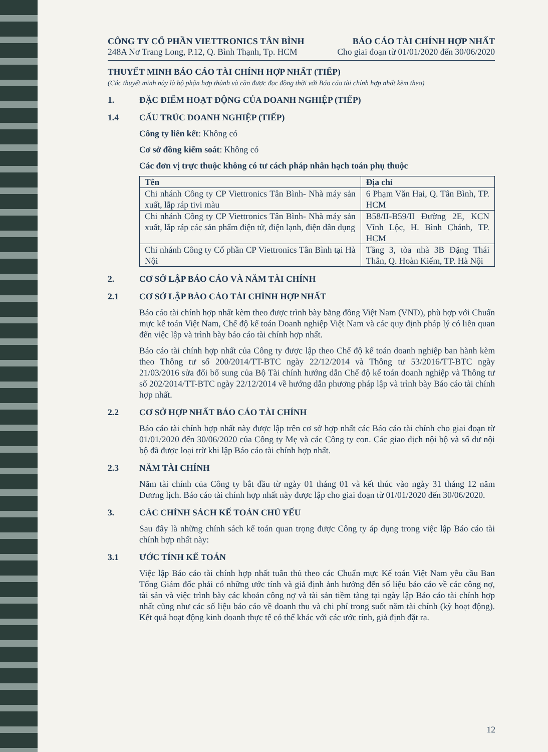CÔNG TY CỔ PHẦN VIETTRONICS TÂN BÌNH
248A Nơ Trang Long, P.12, Q. Bình Thạnh, Tp. HCM
BÁO CÁO TÀI CHÍNH HỢP NHẤT
Cho giai đoạn từ 01/01/2020 đến 30/06/2020
THUYẾT MINH BÁO CÁO TÀI CHÍNH HỢP NHẤT (TIẾP)
(Các thuyết minh này là bộ phận hợp thành và cần được đọc đồng thời với Báo cáo tài chính hợp nhất kèm theo)
1. ĐẶC ĐIỂM HOẠT ĐỘNG CỦA DOANH NGHIỆP (TIẾP)
1.4 CẤU TRÚC DOANH NGHIỆP (TIẾP)
Công ty liên kết: Không có
Cơ sở đồng kiểm soát: Không có
Các đơn vị trực thuộc không có tư cách pháp nhân hạch toán phụ thuộc
| Tên | Địa chỉ |
| --- | --- |
| Chi nhánh Công ty CP Viettronics Tân Bình- Nhà máy sản xuất, lắp ráp tivi màu | 6 Phạm Văn Hai, Q. Tân Bình, TP. HCM |
| Chi nhánh Công ty CP Viettronics Tân Bình- Nhà máy sản xuất, lắp ráp các sản phẩm điện tử, điện lạnh, điện dân dụng | B58/II-B59/II Đường 2E, KCN Vĩnh Lộc, H. Bình Chánh, TP. HCM |
| Chi nhánh Công ty Cổ phần CP Viettronics Tân Bình tại Hà Nội | Tầng 3, tòa nhà 3B Đặng Thái Thân, Q. Hoàn Kiếm, TP. Hà Nội |
2. CƠ SỞ LẬP BÁO CÁO VÀ NĂM TÀI CHÍNH
2.1 CƠ SỞ LẬP BÁO CÁO TÀI CHÍNH HỢP NHẤT
Báo cáo tài chính hợp nhất kèm theo được trình bày bằng đồng Việt Nam (VND), phù hợp với Chuẩn mực kế toán Việt Nam, Chế độ kế toán Doanh nghiệp Việt Nam và các quy định pháp lý có liên quan đến việc lập và trình bày báo cáo tài chính hợp nhất.
Báo cáo tài chính hợp nhất của Công ty được lập theo Chế độ kế toán doanh nghiệp ban hành kèm theo Thông tư số 200/2014/TT-BTC ngày 22/12/2014 và Thông tư 53/2016/TT-BTC ngày 21/03/2016 sửa đổi bổ sung của Bộ Tài chính hướng dẫn Chế độ kế toán doanh nghiệp và Thông tư số 202/2014/TT-BTC ngày 22/12/2014 về hướng dẫn phương pháp lập và trình bày Báo cáo tài chính hợp nhất.
2.2 CƠ SỞ HỢP NHẤT BÁO CÁO TÀI CHÍNH
Báo cáo tài chính hợp nhất này được lập trên cơ sở hợp nhất các Báo cáo tài chính cho giai đoạn từ 01/01/2020 đến 30/06/2020 của Công ty Mẹ và các Công ty con. Các giao dịch nội bộ và số dư nội bộ đã được loại trừ khi lập Báo cáo tài chính hợp nhất.
2.3 NĂM TÀI CHÍNH
Năm tài chính của Công ty bắt đầu từ ngày 01 tháng 01 và kết thúc vào ngày 31 tháng 12 năm Dương lịch. Báo cáo tài chính hợp nhất này được lập cho giai đoạn từ 01/01/2020 đến 30/06/2020.
3. CÁC CHÍNH SÁCH KẾ TOÁN CHỦ YẾU
Sau đây là những chính sách kế toán quan trọng được Công ty áp dụng trong việc lập Báo cáo tài chính hợp nhất này:
3.1 ƯỚC TÍNH KẾ TOÁN
Việc lập Báo cáo tài chính hợp nhất tuân thủ theo các Chuẩn mực Kế toán Việt Nam yêu cầu Ban Tổng Giám đốc phải có những ước tính và giả định ảnh hưởng đến số liệu báo cáo về các công nợ, tài sản và việc trình bày các khoản công nợ và tài sản tiềm tàng tại ngày lập Báo cáo tài chính hợp nhất cũng như các số liệu báo cáo về doanh thu và chi phí trong suốt năm tài chính (kỳ hoạt động). Kết quả hoạt động kinh doanh thực tế có thể khác với các ước tính, giả định đặt ra.
12